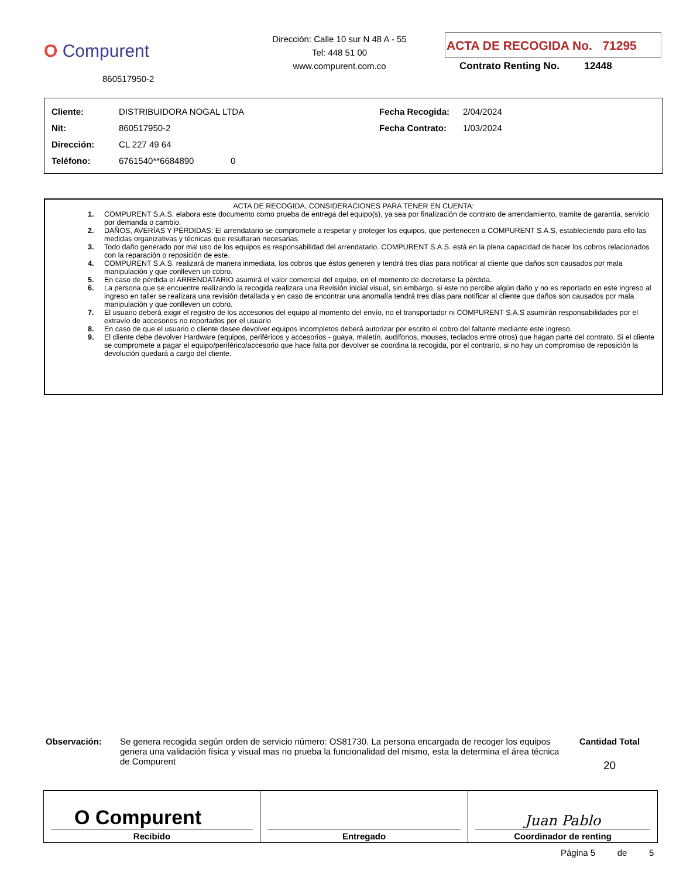O Compurent
860517950-2
Dirección: Calle 10 sur N 48 A - 55
Tel: 448 51 00
www.compurent.com.co
ACTA DE RECOGIDA No. 71295
Contrato Renting No. 12448
| Cliente: | DISTRIBUIDORA NOGAL LTDA | Fecha Recogida: | 2/04/2024 |
| Nit: | 860517950-2 | Fecha Contrato: | 1/03/2024 |
| Dirección: | CL 227 49 64 | | |
| Teléfono: | 6761540**6684890 0 | | |
ACTA DE RECOGIDA, CONSIDERACIONES PARA TENER EN CUENTA:
1. COMPURENT S.A.S. elabora este documento como prueba de entrega del equipo(s), ya sea por finalización de contrato de arrendamiento, tramite de garantía, servicio por demanda o cambio.
2. DAÑOS, AVERÍAS Y PÉRDIDAS: El arrendatario se compromete a respetar y proteger los equipos, que pertenecen a COMPURENT S.A.S, estableciendo para ello las medidas organizativas y técnicas que resultaran necesarias.
3. Todo daño generado por mal uso de los equipos es responsabilidad del arrendatario. COMPURENT S.A.S. está en la plena capacidad de hacer los cobros relacionados con la reparación o reposición de este.
4. COMPURENT S.A.S. realizará de manera inmediata, los cobros que éstos generen y tendrá tres días para notificar al cliente que daños son causados por mala manipulación y que conlleven un cobro.
5. En caso de pérdida el ARRENDATARIO asumirá el valor comercial del equipo, en el momento de decretarse la pérdida.
6. La persona que se encuentre realizando la recogida realizara una Revisión inicial visual, sin embargo, si este no percibe algún daño y no es reportado en este ingreso al ingreso en taller se realizara una revisión detallada y en caso de encontrar una anomalía tendrá tres días para notificar al cliente que daños son causados por mala manipulación y que conlleven un cobro.
7. El usuario deberá exigir el registro de los accesorios del equipo al momento del envío, no el transportador ni COMPURENT S.A.S asumirán responsabilidades por el extravío de accesorios no reportados por el usuario
8. En caso de que el usuario o cliente desee devolver equipos incompletos deberá autorizar por escrito el cobro del faltante mediante este ingreso.
9. El cliente debe devolver Hardware (equipos, periféricos y accesorios - guaya, maletín, audífonos, mouses, teclados entre otros) que hagan parte del contrato. Si el cliente se compromete a pagar el equipo/periférico/accesorio que hace falta por devolver se coordina la recogida, por el contrario, si no hay un compromiso de reposición la devolución quedará a cargo del cliente.
Observación: Se genera recogida según orden de servicio número: OS81730. La persona encargada de recoger los equipos genera una validación física y visual mas no prueba la funcionalidad del mismo, esta la determina el área técnica de Compurent
Cantidad Total
20
| O Compurent Recibido | Entregado | Juan Pablo Coordinador de renting |
Página 5 de 5